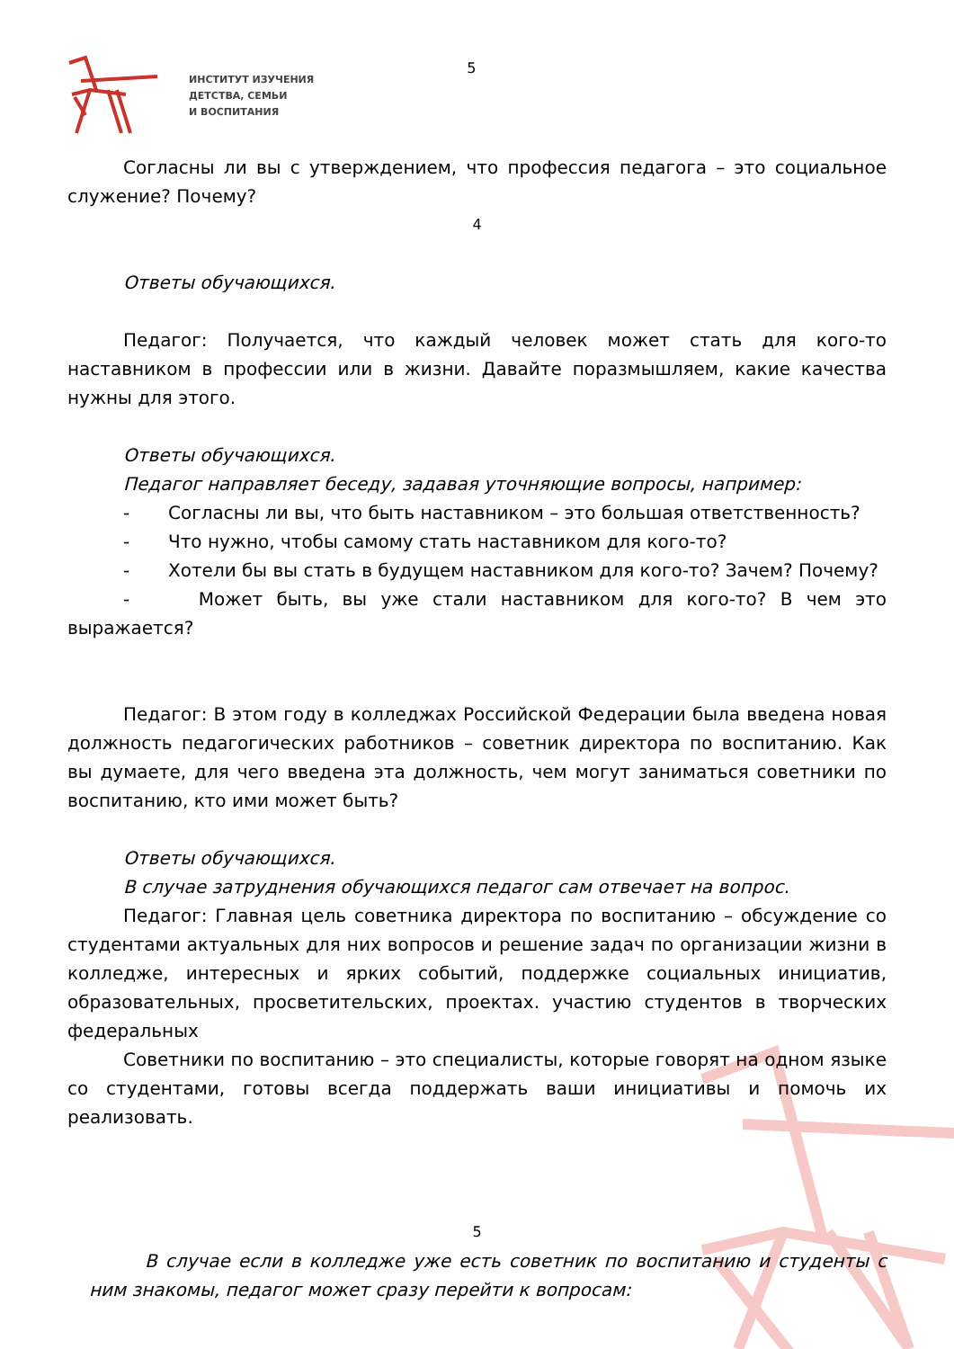ИНСТИТУТ ИЗУЧЕНИЯ
ДЕТСТВА, СЕМЬИ
И ВОСПИТАНИЯ
5
Согласны ли вы с утверждением, что профессия педагога – это социальное служение? Почему?
4
Ответы обучающихся.
Педагог: Получается, что каждый человек может стать для кого-то наставником в профессии или в жизни. Давайте поразмышляем, какие качества нужны для этого.
Ответы обучающихся.
Педагог направляет беседу, задавая уточняющие вопросы, например:
- Согласны ли вы, что быть наставником – это большая ответственность?
- Что нужно, чтобы самому стать наставником для кого-то?
- Хотели бы вы стать в будущем наставником для кого-то? Зачем? Почему?
- Может быть, вы уже стали наставником для кого-то? В чем это выражается?
Педагог: В этом году в колледжах Российской Федерации была введена новая должность педагогических работников – советник директора по воспитанию. Как вы думаете, для чего введена эта должность, чем могут заниматься советники по воспитанию, кто ими может быть?
Ответы обучающихся.
В случае затруднения обучающихся педагог сам отвечает на вопрос.
Педагог: Главная цель советника директора по воспитанию – обсуждение со студентами актуальных для них вопросов и решение задач по организации жизни в колледже, интересных и ярких событий, поддержке социальных инициатив, образовательных, просветительских, проектах. участию студентов в творческих федеральных
Советники по воспитанию – это специалисты, которые говорят на одном языке со студентами, готовы всегда поддержать ваши инициативы и помочь их реализовать.
5
В случае если в колледже уже есть советник по воспитанию и студенты с ним знакомы, педагог может сразу перейти к вопросам: